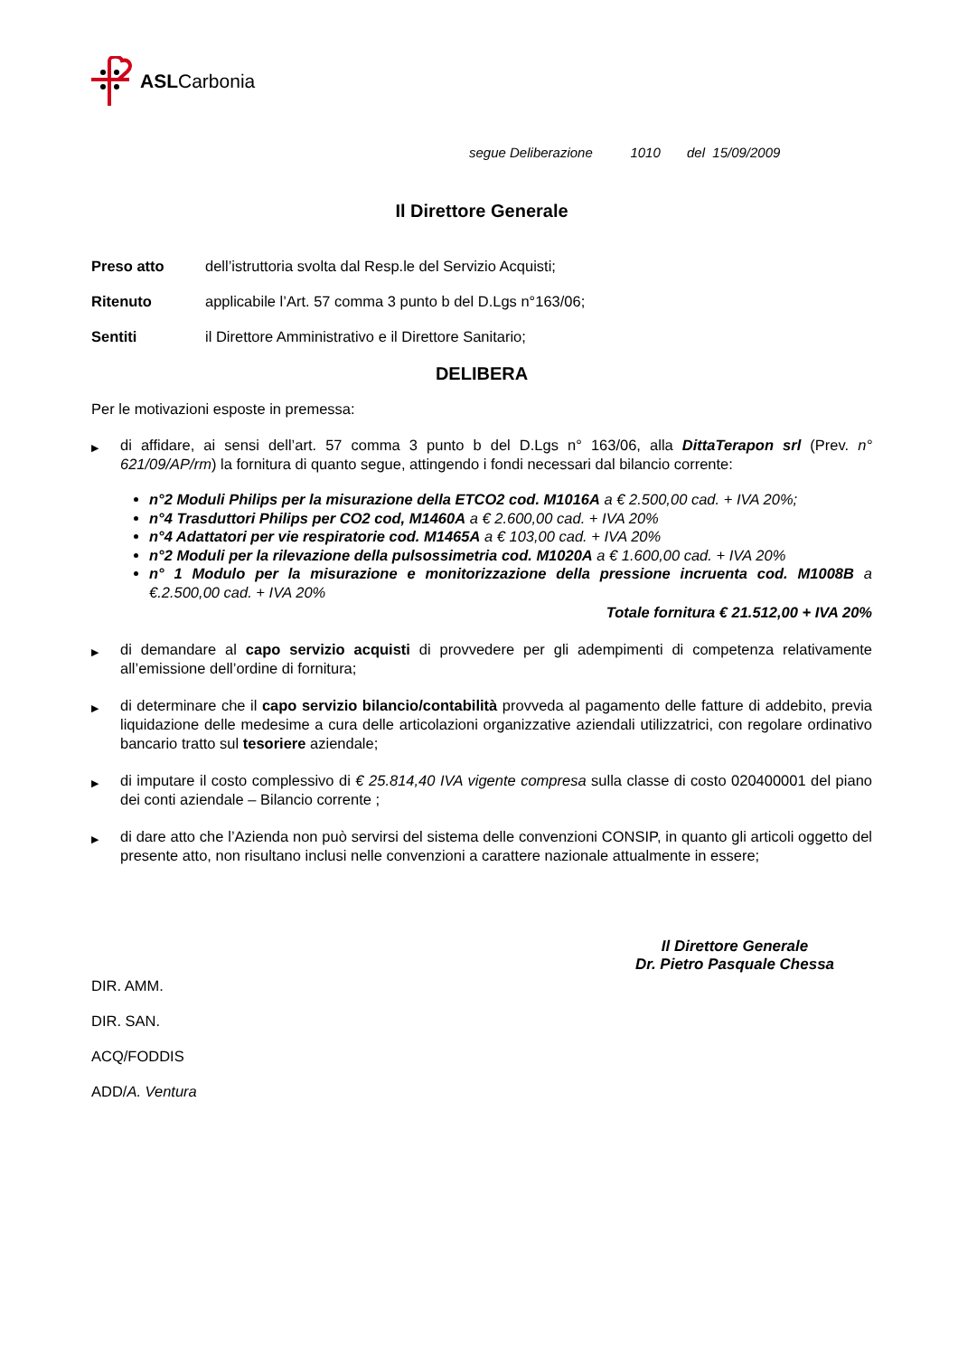ASLCarbonia
segue Deliberazione 1010 del 15/09/2009
Il Direttore Generale
Preso atto dell’istruttoria svolta dal Resp.le del Servizio Acquisti;
Ritenuto applicabile l’Art. 57 comma 3 punto b del D.Lgs n°163/06;
Sentiti il Direttore Amministrativo e il Direttore Sanitario;
DELIBERA
Per le motivazioni esposte in premessa:
▶
di affidare, ai sensi dell’art. 57 comma 3 punto b del D.Lgs n° 163/06, alla DittaTerapon srl (Prev. n° 621/09/AP/rm) la fornitura di quanto segue, attingendo i fondi necessari dal bilancio corrente:
n°2 Moduli Philips per la misurazione della ETCO2 cod. M1016A a € 2.500,00 cad. + IVA 20%;
n°4 Trasduttori Philips per CO2 cod, M1460A a € 2.600,00 cad. + IVA 20%
n°4 Adattatori per vie respiratorie cod. M1465A a € 103,00 cad. + IVA 20%
n°2 Moduli per la rilevazione della pulsossimetria cod. M1020A a € 1.600,00 cad. + IVA 20%
n° 1 Modulo per la misurazione e monitorizzazione della pressione incruenta cod. M1008B a €.2.500,00 cad. + IVA 20%
Totale fornitura € 21.512,00 + IVA 20%
▶
di demandare al capo servizio acquisti di provvedere per gli adempimenti di competenza relativamente all’emissione dell’ordine di fornitura;
▶
di determinare che il capo servizio bilancio/contabilità provveda al pagamento delle fatture di addebito, previa liquidazione delle medesime a cura delle articolazioni organizzative aziendali utilizzatrici, con regolare ordinativo bancario tratto sul tesoriere aziendale;
▶
di imputare il costo complessivo di € 25.814,40 IVA vigente compresa sulla classe di costo 020400001 del piano dei conti aziendale – Bilancio corrente ;
▶
di dare atto che l’Azienda non può servirsi del sistema delle convenzioni CONSIP, in quanto gli articoli oggetto del presente atto, non risultano inclusi nelle convenzioni a carattere nazionale attualmente in essere;
Il Direttore Generale
Dr. Pietro Pasquale Chessa
DIR. AMM.
DIR. SAN.
ACQ/FODDIS
ADD/A. Ventura